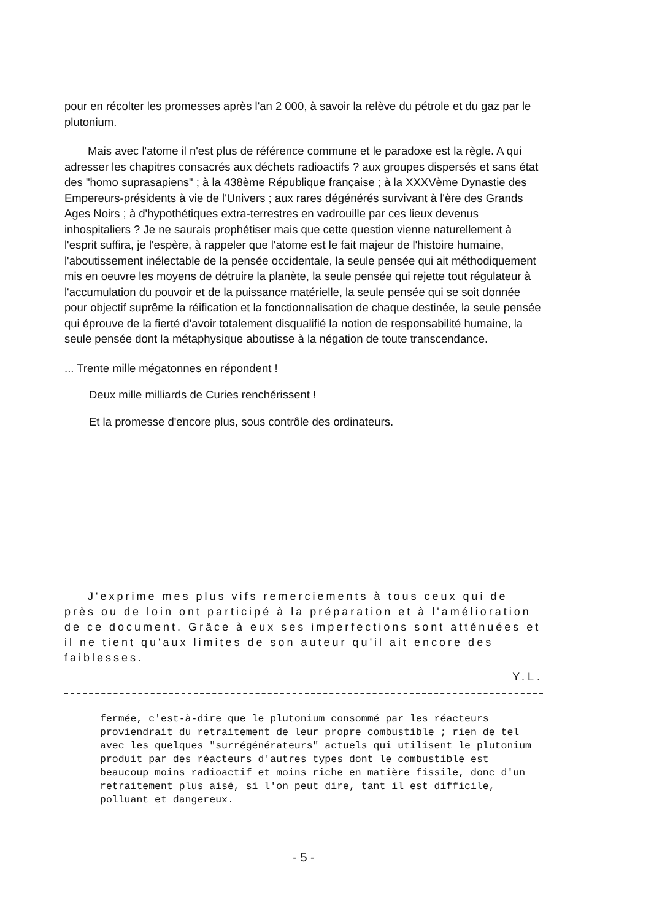pour en récolter les promesses après l'an 2 000, à savoir la relève du pétrole et du gaz par le plutonium.
Mais avec l'atome il n'est plus de référence commune et le paradoxe est la règle. A qui adresser les chapitres consacrés aux déchets radioactifs ? aux groupes dispersés et sans état des "homo suprasapiens" ; à la 438ème République française ; à la XXXVème Dynastie des Empereurs-présidents à vie de l'Univers ; aux rares dégénérés survivant à l'ère des Grands Ages Noirs ; à d'hypothétiques extra-terrestres en vadrouille par ces lieux devenus inhospitaliers ? Je ne saurais prophétiser mais que cette question vienne naturellement à l'esprit suffira, je l'espère, à rappeler que l'atome est le fait majeur de l'histoire humaine, l'aboutissement inélectable de la pensée occidentale, la seule pensée qui ait méthodiquement mis en oeuvre les moyens de détruire la planète, la seule pensée qui rejette tout régulateur à l'accumulation du pouvoir et de la puissance matérielle, la seule pensée qui se soit donnée pour objectif suprême la réification et la fonctionnalisation de chaque destinée, la seule pensée qui éprouve de la fierté d'avoir totalement disqualifié la notion de responsabilité humaine, la seule pensée dont la métaphysique aboutisse à la négation de toute transcendance.
... Trente mille mégatonnes en répondent !
Deux mille milliards de Curies renchérissent !
Et la promesse d'encore plus, sous contrôle des ordinateurs.
J'exprime mes plus vifs remerciements à tous ceux qui de près ou de loin ont participé à la préparation et à l'amélioration de ce document. Grâce à eux ses imperfections sont atténuées et il ne tient qu'aux limites de son auteur qu'il ait encore des faiblesses.
Y.L.
fermée, c'est-à-dire que le plutonium consommé par les réacteurs proviendrait du retraitement de leur propre combustible ; rien de tel avec les quelques "surrégénérateurs" actuels qui utilisent le plutonium produit par des réacteurs d'autres types dont le combustible est beaucoup moins radioactif et moins riche en matière fissile, donc d'un retraitement plus aisé, si l'on peut dire, tant il est difficile, polluant et dangereux.
- 5 -